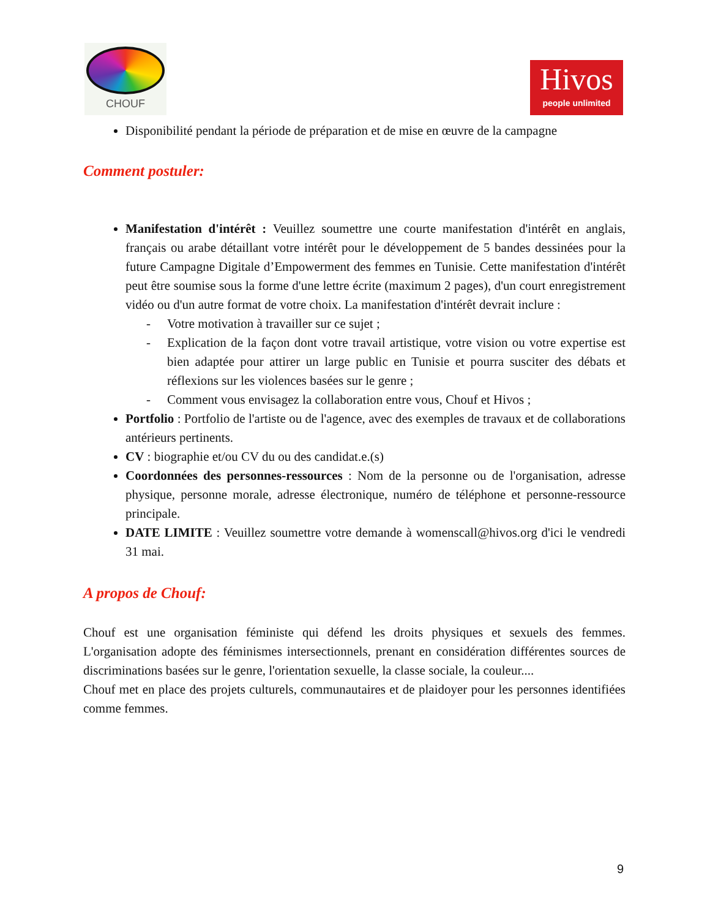CHOUF
Hivos
people unlimited
Disponibilité pendant la période de préparation et de mise en œuvre de la campagne
Comment postuler:
Manifestation d'intérêt : Veuillez soumettre une courte manifestation d'intérêt en anglais, français ou arabe détaillant votre intérêt pour le développement de 5 bandes dessinées pour la future Campagne Digitale d’Empowerment des femmes en Tunisie. Cette manifestation d'intérêt peut être soumise sous la forme d'une lettre écrite (maximum 2 pages), d'un court enregistrement vidéo ou d'un autre format de votre choix. La manifestation d'intérêt devrait inclure :
- Votre motivation à travailler sur ce sujet ;
- Explication de la façon dont votre travail artistique, votre vision ou votre expertise est bien adaptée pour attirer un large public en Tunisie et pourra susciter des débats et réflexions sur les violences basées sur le genre ;
- Comment vous envisagez la collaboration entre vous, Chouf et Hivos ;
Portfolio : Portfolio de l'artiste ou de l'agence, avec des exemples de travaux et de collaborations antérieurs pertinents.
CV : biographie et/ou CV du ou des candidat.e.(s)
Coordonnées des personnes-ressources : Nom de la personne ou de l'organisation, adresse physique, personne morale, adresse électronique, numéro de téléphone et personne-ressource principale.
DATE LIMITE : Veuillez soumettre votre demande à womenscall@hivos.org d'ici le vendredi 31 mai.
A propos de Chouf:
Chouf est une organisation féministe qui défend les droits physiques et sexuels des femmes. L'organisation adopte des féminismes intersectionnels, prenant en considération différentes sources de discriminations basées sur le genre, l'orientation sexuelle, la classe sociale, la couleur....
Chouf met en place des projets culturels, communautaires et de plaidoyer pour les personnes identifiées comme femmes.
9